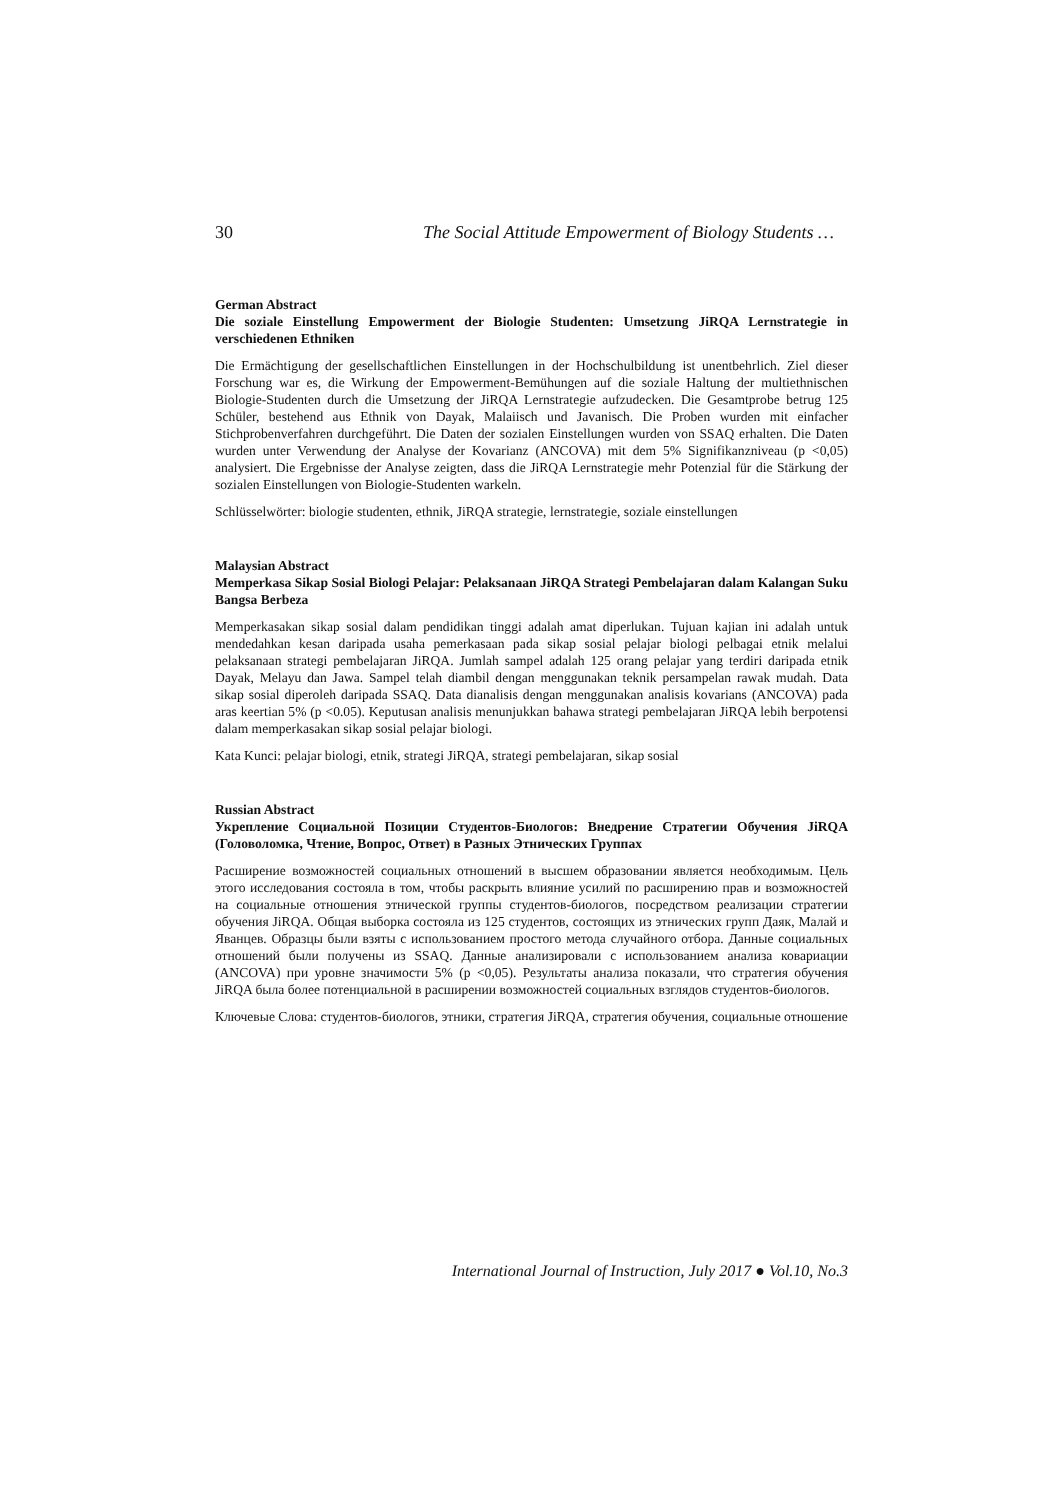30 The Social Attitude Empowerment of Biology Students …
German Abstract
Die soziale Einstellung Empowerment der Biologie Studenten: Umsetzung JiRQA Lernstrategie in verschiedenen Ethniken
Die Ermächtigung der gesellschaftlichen Einstellungen in der Hochschulbildung ist unentbehrlich. Ziel dieser Forschung war es, die Wirkung der Empowerment-Bemühungen auf die soziale Haltung der multiethnischen Biologie-Studenten durch die Umsetzung der JiRQA Lernstrategie aufzudecken. Die Gesamtprobe betrug 125 Schüler, bestehend aus Ethnik von Dayak, Malaiisch und Javanisch. Die Proben wurden mit einfacher Stichprobenverfahren durchgeführt. Die Daten der sozialen Einstellungen wurden von SSAQ erhalten. Die Daten wurden unter Verwendung der Analyse der Kovarianz (ANCOVA) mit dem 5% Signifikanzniveau (p <0,05) analysiert. Die Ergebnisse der Analyse zeigten, dass die JiRQA Lernstrategie mehr Potenzial für die Stärkung der sozialen Einstellungen von Biologie-Studenten warkeln.
Schlüsselwörter: biologie studenten, ethnik, JiRQA strategie, lernstrategie, soziale einstellungen
Malaysian Abstract
Memperkasa Sikap Sosial Biologi Pelajar: Pelaksanaan JiRQA Strategi Pembelajaran dalam Kalangan Suku Bangsa Berbeza
Memperkasakan sikap sosial dalam pendidikan tinggi adalah amat diperlukan. Tujuan kajian ini adalah untuk mendedahkan kesan daripada usaha pemerkasaan pada sikap sosial pelajar biologi pelbagai etnik melalui pelaksanaan strategi pembelajaran JiRQA. Jumlah sampel adalah 125 orang pelajar yang terdiri daripada etnik Dayak, Melayu dan Jawa. Sampel telah diambil dengan menggunakan teknik persampelan rawak mudah. Data sikap sosial diperoleh daripada SSAQ. Data dianalisis dengan menggunakan analisis kovarians (ANCOVA) pada aras keertian 5% (p <0.05). Keputusan analisis menunjukkan bahawa strategi pembelajaran JiRQA lebih berpotensi dalam memperkasakan sikap sosial pelajar biologi.
Kata Kunci: pelajar biologi, etnik, strategi JiRQA, strategi pembelajaran, sikap sosial
Russian Abstract
Укрепление Социальной Позиции Студентов-Биологов: Внедрение Стратегии Обучения JiRQA (Головоломка, Чтение, Вопрос, Ответ) в Разных Этнических Группах
Расширение возможностей социальных отношений в высшем образовании является необходимым. Цель этого исследования состояла в том, чтобы раскрыть влияние усилий по расширению прав и возможностей на социальные отношения этнической группы студентов-биологов, посредством реализации стратегии обучения JiRQA. Общая выборка состояла из 125 студентов, состоящих из этнических групп Даяк, Малай и Яванцев. Образцы были взяты с использованием простого метода случайного отбора. Данные социальных отношений были получены из SSAQ. Данные анализировали с использованием анализа ковариации (ANCOVA) при уровне значимости 5% (p <0,05). Результаты анализа показали, что стратегия обучения JiRQA была более потенциальной в расширении возможностей социальных взглядов студентов-биологов.
Ключевые Слова: студентов-биологов, этники, стратегия JiRQA, стратегия обучения, социальные отношение
International Journal of Instruction, July 2017 ● Vol.10, No.3